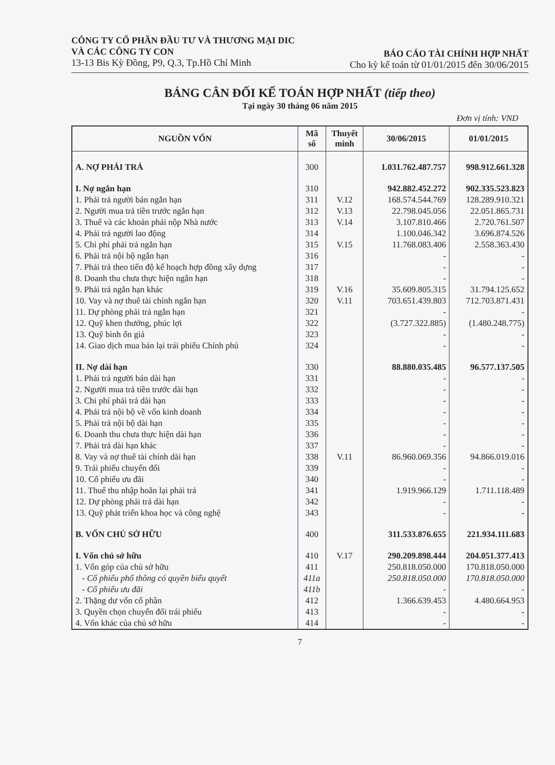CÔNG TY CỔ PHẦN ĐẦU TƯ VÀ THƯƠNG MẠI DIC
VÀ CÁC CÔNG TY CON
13-13 Bis Kỳ Đồng, P9, Q.3, Tp.Hồ Chí Minh
BÁO CÁO TÀI CHÍNH HỢP NHẤT
Cho kỳ kế toán từ 01/01/2015 đến 30/06/2015
BẢNG CÂN ĐỐI KẾ TOÁN HỢP NHẤT (tiếp theo)
Tại ngày 30 tháng 06 năm 2015
Đơn vị tính: VND
| NGUỒN VỐN | Mã số | Thuyết minh | 30/06/2015 | 01/01/2015 |
| --- | --- | --- | --- | --- |
| A. NỢ PHẢI TRẢ | 300 | | 1.031.762.487.757 | 998.912.661.328 |
| I. Nợ ngắn hạn | 310 | | 942.882.452.272 | 902.335.523.823 |
| 1. Phải trả người bán ngắn hạn | 311 | V.12 | 168.574.544.769 | 128.289.910.321 |
| 2. Người mua trả tiền trước ngắn hạn | 312 | V.13 | 22.798.045.056 | 22.051.865.731 |
| 3. Thuế và các khoản phải nộp Nhà nước | 313 | V.14 | 3.107.810.466 | 2.720.761.507 |
| 4. Phải trả người lao động | 314 | | 1.100.046.342 | 3.696.874.526 |
| 5. Chi phí phải trả ngắn hạn | 315 | V.15 | 11.768.083.406 | 2.558.363.430 |
| 6. Phải trả nội bộ ngắn hạn | 316 | | - | - |
| 7. Phải trả theo tiến độ kế hoạch hợp đồng xây dựng | 317 | | - | - |
| 8. Doanh thu chưa thực hiện ngắn hạn | 318 | | - | - |
| 9. Phải trả ngắn hạn khác | 319 | V.16 | 35.609.805.315 | 31.794.125.652 |
| 10. Vay và nợ thuê tài chính ngắn hạn | 320 | V.11 | 703.651.439.803 | 712.703.871.431 |
| 11. Dự phòng phải trả ngắn hạn | 321 | | - | - |
| 12. Quỹ khen thưởng, phúc lợi | 322 | | (3.727.322.885) | (1.480.248.775) |
| 13. Quỹ bình ổn giá | 323 | | - | - |
| 14. Giao dịch mua bán lại trái phiếu Chính phủ | 324 | | - | - |
| II. Nợ dài hạn | 330 | | 88.880.035.485 | 96.577.137.505 |
| 1. Phải trả người bán dài hạn | 331 | | - | - |
| 2. Người mua trả tiền trước dài hạn | 332 | | - | - |
| 3. Chi phí phải trả dài hạn | 333 | | - | - |
| 4. Phải trả nội bộ về vốn kinh doanh | 334 | | - | - |
| 5. Phải trả nội bộ dài hạn | 335 | | - | - |
| 6. Doanh thu chưa thực hiện dài hạn | 336 | | - | - |
| 7. Phải trả dài hạn khác | 337 | | - | - |
| 8. Vay và nợ thuê tài chính dài hạn | 338 | V.11 | 86.960.069.356 | 94.866.019.016 |
| 9. Trái phiếu chuyển đổi | 339 | | - | - |
| 10. Cổ phiếu ưu đãi | 340 | | - | - |
| 11. Thuế thu nhập hoãn lại phải trả | 341 | | 1.919.966.129 | 1.711.118.489 |
| 12. Dự phòng phải trả dài hạn | 342 | | - | - |
| 13. Quỹ phát triển khoa học và công nghệ | 343 | | - | - |
| B. VỐN CHỦ SỞ HỮU | 400 | | 311.533.876.655 | 221.934.111.683 |
| I. Vốn chủ sở hữu | 410 | V.17 | 290.209.898.444 | 204.051.377.413 |
| 1. Vốn góp của chủ sở hữu | 411 | | 250.818.050.000 | 170.818.050.000 |
| - Cổ phiếu phổ thông có quyền biểu quyết | 411a | | 250.818.050.000 | 170.818.050.000 |
| - Cổ phiếu ưu đãi | 411b | | - | - |
| 2. Thặng dư vốn cổ phần | 412 | | 1.366.639.453 | 4.480.664.953 |
| 3. Quyền chọn chuyển đổi trái phiếu | 413 | | - | - |
| 4. Vốn khác của chủ sở hữu | 414 | | - | - |
7